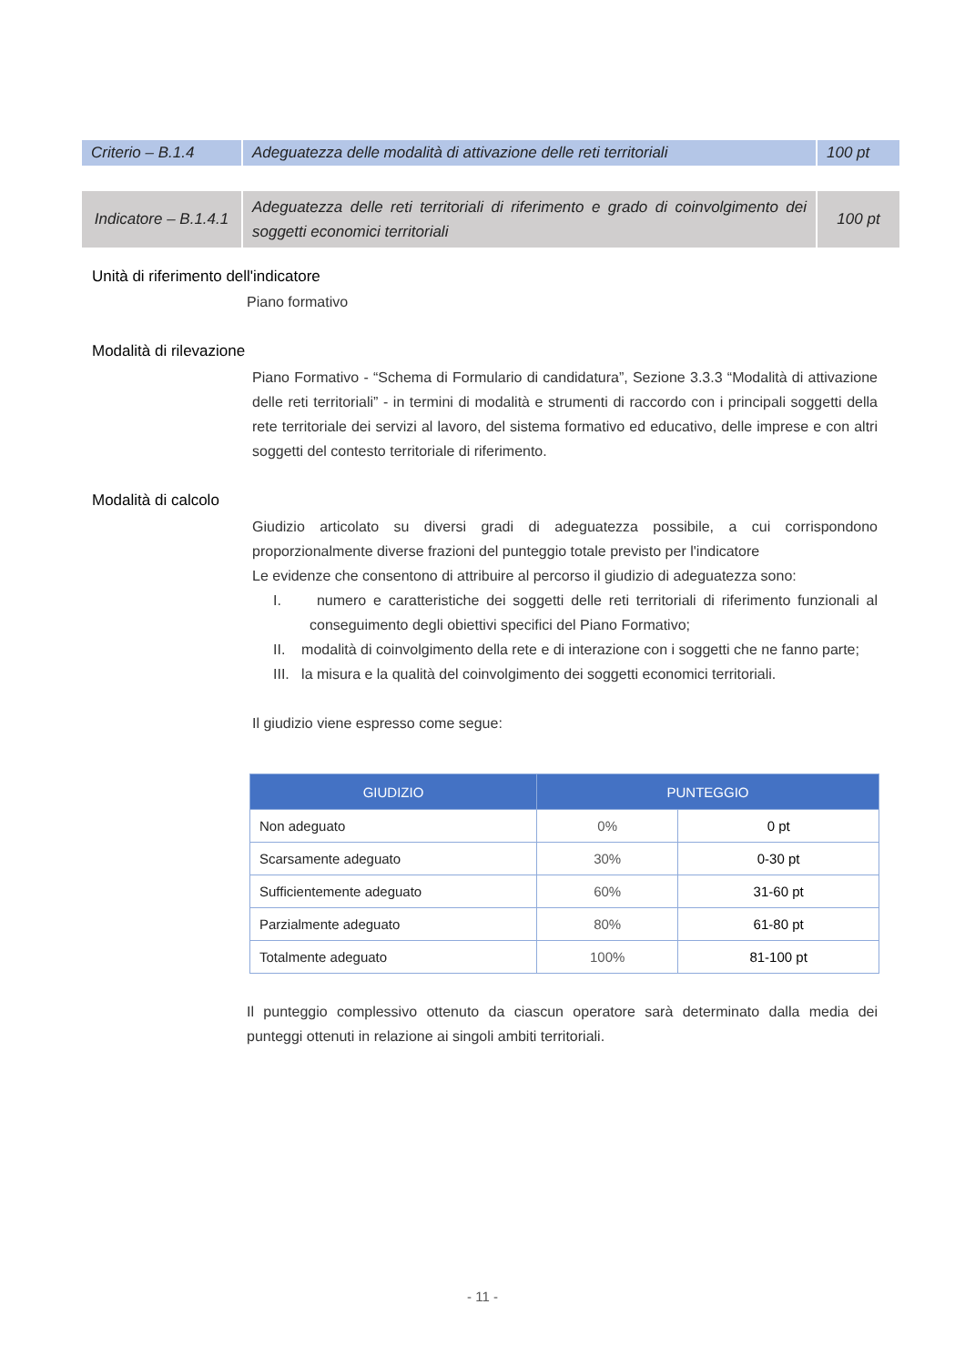| Criterio – B.1.4 | Adeguatezza delle modalità di attivazione delle reti territoriali | 100 pt |
| Indicatore – B.1.4.1 | Adeguatezza delle reti territoriali di riferimento e grado di coinvolgimento dei soggetti economici territoriali | 100 pt |
Unità di riferimento dell'indicatore
Piano formativo
Modalità di rilevazione
Piano Formativo - “Schema di Formulario di candidatura”, Sezione 3.3.3 “Modalità di attivazione delle reti territoriali” - in termini di modalità e strumenti di raccordo con i principali soggetti della rete territoriale dei servizi al lavoro, del sistema formativo ed educativo, delle imprese e con altri soggetti del contesto territoriale di riferimento.
Modalità di calcolo
Giudizio articolato su diversi gradi di adeguatezza possibile, a cui corrispondono proporzionalmente diverse frazioni del punteggio totale previsto per l'indicatore
Le evidenze che consentono di attribuire al percorso il giudizio di adeguatezza sono:
I. numero e caratteristiche dei soggetti delle reti territoriali di riferimento funzionali al conseguimento degli obiettivi specifici del Piano Formativo;
II. modalità di coinvolgimento della rete e di interazione con i soggetti che ne fanno parte;
III. la misura e la qualità del coinvolgimento dei soggetti economici territoriali.
Il giudizio viene espresso come segue:
| GIUDIZIO | PUNTEGGIO | |
| --- | --- | --- |
| Non adeguato | 0% | 0 pt |
| Scarsamente adeguato | 30% | 0-30 pt |
| Sufficientemente adeguato | 60% | 31-60 pt |
| Parzialmente adeguato | 80% | 61-80 pt |
| Totalmente adeguato | 100% | 81-100 pt |
Il punteggio complessivo ottenuto da ciascun operatore sarà determinato dalla media dei punteggi ottenuti in relazione ai singoli ambiti territoriali.
- 11 -